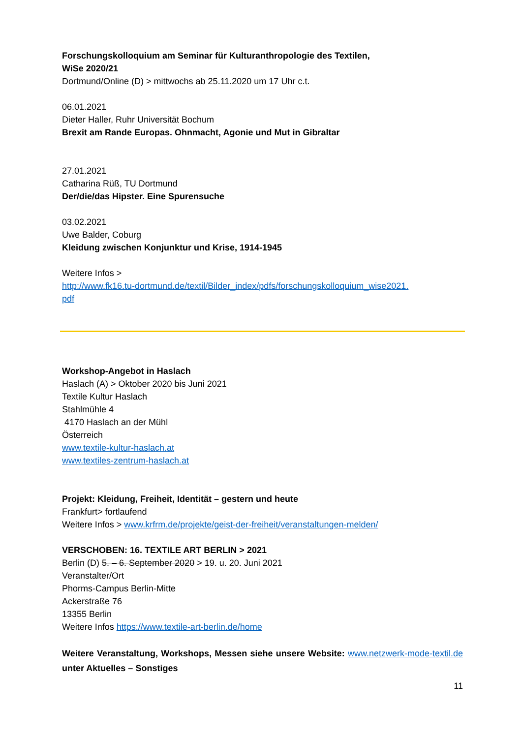Forschungskolloquium am Seminar für Kulturanthropologie des Textilen,
WiSe 2020/21
Dortmund/Online (D) > mittwochs ab 25.11.2020 um 17 Uhr c.t.
06.01.2021
Dieter Haller, Ruhr Universität Bochum
Brexit am Rande Europas. Ohnmacht, Agonie und Mut in Gibraltar
27.01.2021
Catharina Rüß, TU Dortmund
Der/die/das Hipster. Eine Spurensuche
03.02.2021
Uwe Balder, Coburg
Kleidung zwischen Konjunktur und Krise, 1914-1945
Weitere Infos >
http://www.fk16.tu-dortmund.de/textil/Bilder_index/pdfs/forschungskolloquium_wise2021.
pdf
Workshop-Angebot in Haslach
Haslach (A) > Oktober 2020 bis Juni 2021
Textile Kultur Haslach
Stahlmühle 4
4170 Haslach an der Mühl
Österreich
www.textile-kultur-haslach.at
www.textiles-zentrum-haslach.at
Projekt: Kleidung, Freiheit, Identität – gestern und heute
Frankfurt> fortlaufend
Weitere Infos > www.krfrm.de/projekte/geist-der-freiheit/veranstaltungen-melden/
VERSCHOBEN: 16. TEXTILE ART BERLIN > 2021
Berlin (D) 5. – 6. September 2020 > 19. u. 20. Juni 2021
Veranstalter/Ort
Phorms-Campus Berlin-Mitte
Ackerstraße 76
13355 Berlin
Weitere Infos https://www.textile-art-berlin.de/home
Weitere Veranstaltung, Workshops, Messen siehe unsere Website: www.netzwerk-mode-textil.de unter Aktuelles – Sonstiges
11